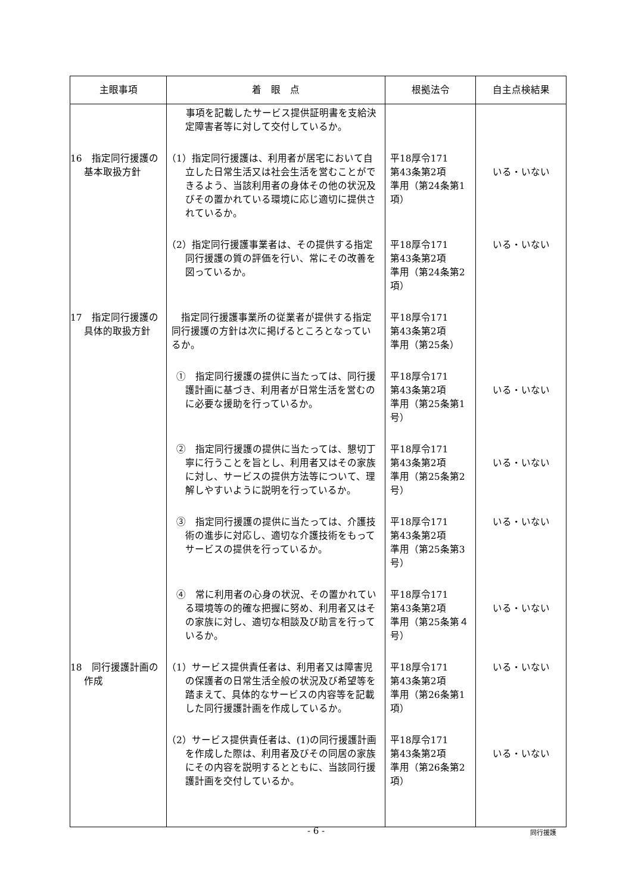| 主眼事項 | 着 眼 点 | 根拠法令 | 自主点検結果 |
| --- | --- | --- | --- |
| | 事項を記載したサービス提供証明書を支給決定障害者等に対して交付しているか。 | | |
| 16 指定同行援護の基本取扱方針 | （1）指定同行援護は、利用者が居宅において自立した日常生活又は社会生活を営むことができるよう、当該利用者の身体その他の状況及びその置かれている環境に応じ適切に提供されているか。 | 平18厚令171 第43条第2項 準用（第24条第1項） | いる・いない |
| | （2）指定同行援護事業者は、その提供する指定同行援護の質の評価を行い、常にその改善を図っているか。 | 平18厚令171 第43条第2項 準用（第24条第2項） | いる・いない |
| 17 指定同行援護の具体的取扱方針 | 指定同行援護事業所の従業者が提供する指定同行援護の方針は次に掲げるところとなっているか。 | 平18厚令171 第43条第2項 準用（第25条） | |
| | ① 指定同行援護の提供に当たっては、同行援護計画に基づき、利用者が日常生活を営むのに必要な援助を行っているか。 | 平18厚令171 第43条第2項 準用（第25条第1号） | いる・いない |
| | ② 指定同行援護の提供に当たっては、懇切丁寧に行うことを旨とし、利用者又はその家族に対し、サービスの提供方法等について、理解しやすいように説明を行っているか。 | 平18厚令171 第43条第2項 準用（第25条第2号） | いる・いない |
| | ③ 指定同行援護の提供に当たっては、介護技術の進歩に対応し、適切な介護技術をもってサービスの提供を行っているか。 | 平18厚令171 第43条第2項 準用（第25条第3号） | いる・いない |
| | ④ 常に利用者の心身の状況、その置かれている環境等の的確な把握に努め、利用者又はその家族に対し、適切な相談及び助言を行っているか。 | 平18厚令171 第43条第2項 準用（第25条第４号） | いる・いない |
| 18 同行援護計画の作成 | （1）サービス提供責任者は、利用者又は障害児の保護者の日常生活全般の状況及び希望等を踏まえて、具体的なサービスの内容等を記載した同行援護計画を作成しているか。 | 平18厚令171 第43条第2項 準用（第26条第1項） | いる・いない |
| | （2）サービス提供責任者は、(1)の同行援護計画を作成した際は、利用者及びその同居の家族にその内容を説明するとともに、当該同行援護計画を交付しているか。 | 平18厚令171 第43条第2項 準用（第26条第2項） | いる・いない |
- 6 - 同行援護